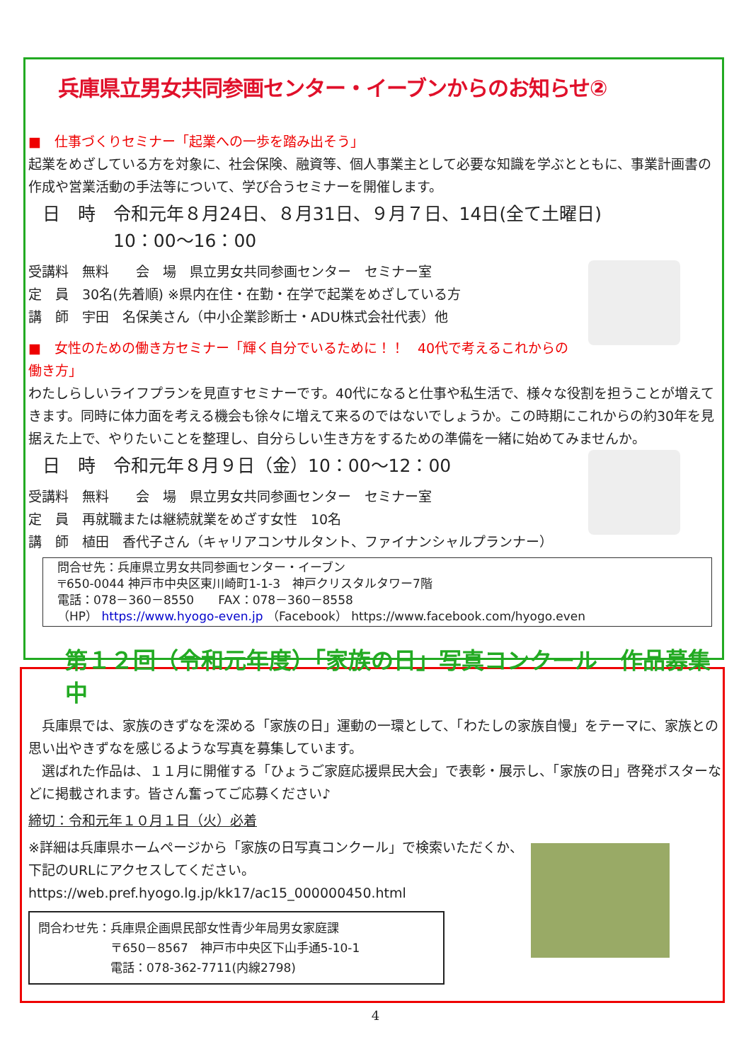兵庫県立男女共同参画センター・イーブンからのお知らせ②
■　仕事づくりセミナー「起業への一歩を踏み出そう」
起業をめざしている方を対象に、社会保険、融資等、個人事業主として必要な知識を学ぶとともに、事業計画書の作成や営業活動の手法等について、学び合うセミナーを開催します。
日　時　令和元年８月24日、８月31日、９月７日、14日(全て土曜日)
　　　　10：00～16：00
受講料　無料　　会　場　県立男女共同参画センター　セミナー室
定　員　30名(先着順) ※県内在住・在勤・在学で起業をめざしている方
講　師　宇田　名保美さん（中小企業診断士・ADU株式会社代表）他
■　女性のための働き方セミナー「輝く自分でいるために！！　40代で考えるこれからの働き方」
わたしらしいライフプランを見直すセミナーです。40代になると仕事や私生活で、様々な役割を担うことが増えてきます。同時に体力面を考える機会も徐々に増えて来るのではないでしょうか。この時期にこれからの約30年を見据えた上で、やりたいことを整理し、自分らしい生き方をするための準備を一緒に始めてみませんか。
日　時　令和元年８月９日（金）10：00～12：00
受講料　無料　　会　場　県立男女共同参画センター　セミナー室
定　員　再就職または継続就業をめざす女性　10名
講　師　植田　香代子さん（キャリアコンサルタント、ファイナンシャルプランナー）
問合せ先：兵庫県立男女共同参画センター・イーブン
〒650-0044 神戸市中央区東川崎町1-1-3　神戸クリスタルタワー7階
電話：078－360－8550　　FAX：078－360－8558
（HP） https://www.hyogo-even.jp （Facebook） https://www.facebook.com/hyogo.even
第１２回（令和元年度）「家族の日」写真コンクール　作品募集中
　兵庫県では、家族のきずなを深める「家族の日」運動の一環として、「わたしの家族自慢」をテーマに、家族との思い出やきずなを感じるような写真を募集しています。
　選ばれた作品は、１１月に開催する「ひょうご家庭応援県民大会」で表彰・展示し、「家族の日」啓発ポスターなどに掲載されます。皆さん奮ってご応募ください♪
締切：令和元年１０月１日（火）必着
※詳細は兵庫県ホームページから「家族の日写真コンクール」で検索いただくか、下記のURLにアクセスしてください。
https://web.pref.hyogo.lg.jp/kk17/ac15_000000450.html
問合わせ先：兵庫県企画県民部女性青少年局男女家庭課
　　　　　　〒650－8567　神戸市中央区下山手通5-10-1
　　　　　　電話：078-362-7711(内線2798)
4